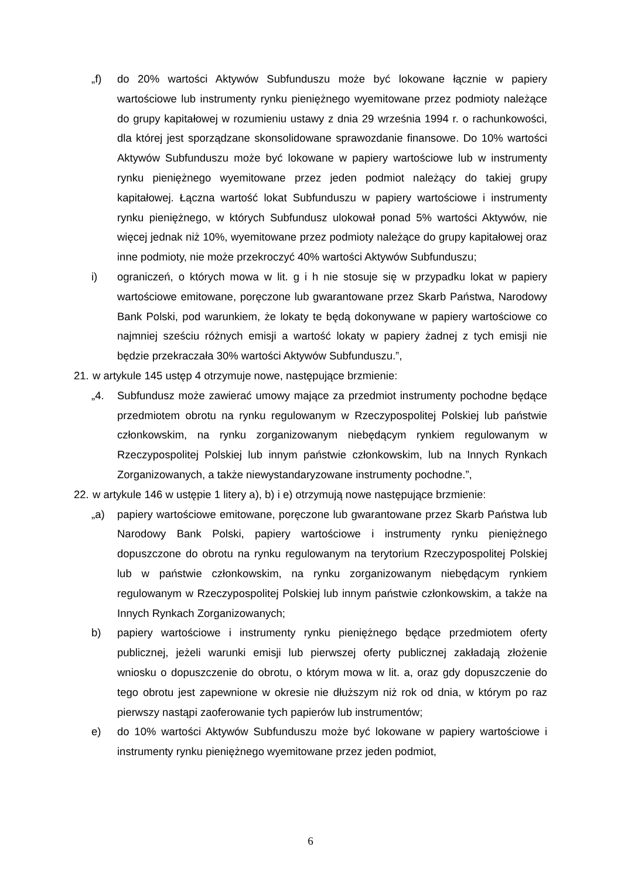„f) do 20% wartości Aktywów Subfunduszu może być lokowane łącznie w papiery wartościowe lub instrumenty rynku pieniężnego wyemitowane przez podmioty należące do grupy kapitałowej w rozumieniu ustawy z dnia 29 września 1994 r. o rachunkowości, dla której jest sporządzane skonsolidowane sprawozdanie finansowe. Do 10% wartości Aktywów Subfunduszu może być lokowane w papiery wartościowe lub w instrumenty rynku pieniężnego wyemitowane przez jeden podmiot należący do takiej grupy kapitałowej. Łączna wartość lokat Subfunduszu w papiery wartościowe i instrumenty rynku pieniężnego, w których Subfundusz ulokował ponad 5% wartości Aktywów, nie więcej jednak niż 10%, wyemitowane przez podmioty należące do grupy kapitałowej oraz inne podmioty, nie może przekroczyć 40% wartości Aktywów Subfunduszu;
i) ograniczeń, o których mowa w lit. g i h nie stosuje się w przypadku lokat w papiery wartościowe emitowane, poręczone lub gwarantowane przez Skarb Państwa, Narodowy Bank Polski, pod warunkiem, że lokaty te będą dokonywane w papiery wartościowe co najmniej sześciu różnych emisji a wartość lokaty w papiery żadnej z tych emisji nie będzie przekraczała 30% wartości Aktywów Subfunduszu.”,
21. w artykule 145 ustęp 4 otrzymuje nowe, następujące brzmienie:
„4. Subfundusz może zawierać umowy mające za przedmiot instrumenty pochodne będące przedmiotem obrotu na rynku regulowanym w Rzeczypospolitej Polskiej lub państwie członkowskim, na rynku zorganizowanym niebędącym rynkiem regulowanym w Rzeczypospolitej Polskiej lub innym państwie członkowskim, lub na Innych Rynkach Zorganizowanych, a także niewystandaryzowane instrumenty pochodne.”,
22. w artykule 146 w ustępie 1 litery a), b) i e) otrzymują nowe następujące brzmienie:
„a) papiery wartościowe emitowane, poręczone lub gwarantowane przez Skarb Państwa lub Narodowy Bank Polski, papiery wartościowe i instrumenty rynku pieniężnego dopuszczone do obrotu na rynku regulowanym na terytorium Rzeczypospolitej Polskiej lub w państwie członkowskim, na rynku zorganizowanym niebędącym rynkiem regulowanym w Rzeczypospolitej Polskiej lub innym państwie członkowskim, a także na Innych Rynkach Zorganizowanych;
b) papiery wartościowe i instrumenty rynku pieniężnego będące przedmiotem oferty publicznej, jeżeli warunki emisji lub pierwszej oferty publicznej zakładają złożenie wniosku o dopuszczenie do obrotu, o którym mowa w lit. a, oraz gdy dopuszczenie do tego obrotu jest zapewnione w okresie nie dłuższym niż rok od dnia, w którym po raz pierwszy nastąpi zaoferowanie tych papierów lub instrumentów;
e) do 10% wartości Aktywów Subfunduszu może być lokowane w papiery wartościowe i instrumenty rynku pieniężnego wyemitowane przez jeden podmiot,
6